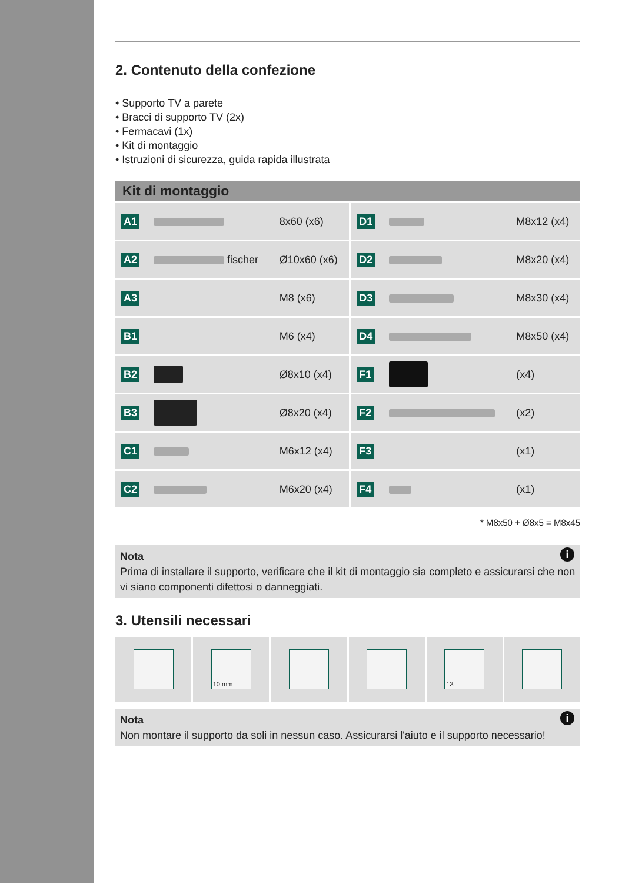2. Contenuto della confezione
• Supporto TV a parete
• Bracci di supporto TV (2x)
• Fermacavi (1x)
• Kit di montaggio
• Istruzioni di sicurezza, guida rapida illustrata
Kit di montaggio
| A1 | | 8x60 (x6) | D1 | | M8x12 (x4) |
| A2 | fischer | Ø10x60 (x6) | D2 | | M8x20 (x4) |
| A3 | | M8 (x6) | D3 | | M8x30 (x4) |
| B1 | | M6 (x4) | D4 | | M8x50 (x4) |
| B2 | | Ø8x10 (x4) | F1 | | (x4) |
| B3 | | Ø8x20 (x4) | F2 | | (x2) |
| C1 | | M6x12 (x4) | F3 | | (x1) |
| C2 | | M6x20 (x4) | F4 | | (x1) |
* M8x50 + Ø8x5 = M8x45
i
Nota
Prima di installare il supporto, verificare che il kit di montaggio sia completo e assicurarsi che non vi siano componenti difettosi o danneggiati.
3. Utensili necessari
10 mm 13
i
Nota
Non montare il supporto da soli in nessun caso. Assicurarsi l'aiuto e il supporto necessario!